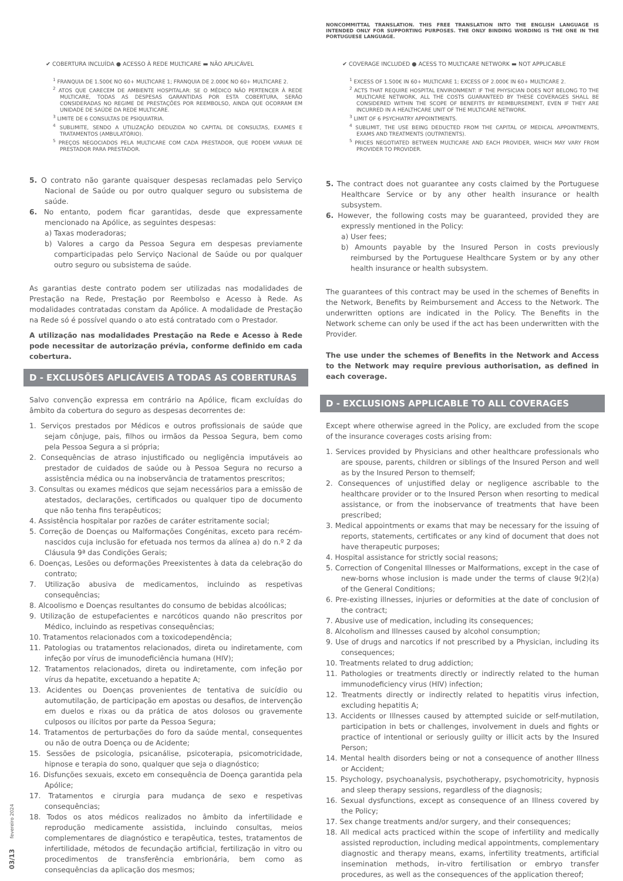✔ COBERTURA INCLUÍDA ● ACESSO À REDE MULTICARE ▬ NÃO APLICÁVEL
<sup>1</sup> FRANQUIA DE 1.500€ NO 60+ MULTICARE 1; FRANQUIA DE 2.000€ NO 60+ MULTICARE 2.
<sup>2</sup> ATOS QUE CARECEM DE AMBIENTE HOSPITALAR: SE O MÉDICO NÃO PERTENCER À REDE MULTICARE, TODAS AS DESPESAS GARANTIDAS POR ESTA COBERTURA, SERÃO CONSIDERADAS NO REGIME DE PRESTAÇÕES POR REEMBOLSO, AINDA QUE OCORRAM EM UNIDADE DE SAÚDE DA REDE MULTICARE.
<sup>3</sup> LIMITE DE 6 CONSULTAS DE PSIQUIATRIA.
<sup>4</sup> SUBLIMITE, SENDO A UTILIZAÇÃO DEDUZIDA NO CAPITAL DE CONSULTAS, EXAMES E TRATAMENTOS (AMBULATÓRIO).
<sup>5</sup> PREÇOS NEGOCIADOS PELA MULTICARE COM CADA PRESTADOR, QUE PODEM VARIAR DE PRESTADOR PARA PRESTADOR.
5. O contrato não garante quaisquer despesas reclamadas pelo Serviço Nacional de Saúde ou por outro qualquer seguro ou subsistema de saúde.
6. No entanto, podem ficar garantidas, desde que expressamente mencionado na Apólice, as seguintes despesas:
a) Taxas moderadoras;
b) Valores a cargo da Pessoa Segura em despesas previamente comparticipadas pelo Serviço Nacional de Saúde ou por qualquer outro seguro ou subsistema de saúde.
As garantias deste contrato podem ser utilizadas nas modalidades de Prestação na Rede, Prestação por Reembolso e Acesso à Rede. As modalidades contratadas constam da Apólice. A modalidade de Prestação na Rede só é possível quando o ato está contratado com o Prestador.
A utilização nas modalidades Prestação na Rede e Acesso à Rede pode necessitar de autorização prévia, conforme definido em cada cobertura.
D - EXCLUSÕES APLICÁVEIS A TODAS AS COBERTURAS
Salvo convenção expressa em contrário na Apólice, ficam excluídas do âmbito da cobertura do seguro as despesas decorrentes de:
1. Serviços prestados por Médicos e outros profissionais de saúde que sejam cônjuge, pais, filhos ou irmãos da Pessoa Segura, bem como pela Pessoa Segura a si própria;
2. Consequências de atraso injustificado ou negligência imputáveis ao prestador de cuidados de saúde ou à Pessoa Segura no recurso a assistência médica ou na inobservância de tratamentos prescritos;
3. Consultas ou exames médicos que sejam necessários para a emissão de atestados, declarações, certificados ou qualquer tipo de documento que não tenha fins terapêuticos;
4. Assistência hospitalar por razões de caráter estritamente social;
5. Correção de Doenças ou Malformações Congénitas, exceto para recém-nascidos cuja inclusão for efetuada nos termos da alínea a) do n.º 2 da Cláusula 9ª das Condições Gerais;
6. Doenças, Lesões ou deformações Preexistentes à data da celebração do contrato;
7. Utilização abusiva de medicamentos, incluindo as respetivas consequências;
8. Alcoolismo e Doenças resultantes do consumo de bebidas alcoólicas;
9. Utilização de estupefacientes e narcóticos quando não prescritos por Médico, incluindo as respetivas consequências;
10. Tratamentos relacionados com a toxicodependência;
11. Patologias ou tratamentos relacionados, direta ou indiretamente, com infeção por vírus de imunodeficiência humana (HIV);
12. Tratamentos relacionados, direta ou indiretamente, com infeção por vírus da hepatite, excetuando a hepatite A;
13. Acidentes ou Doenças provenientes de tentativa de suicídio ou automutilação, de participação em apostas ou desafios, de intervenção em duelos e rixas ou da prática de atos dolosos ou gravemente culposos ou ilícitos por parte da Pessoa Segura;
14. Tratamentos de perturbações do foro da saúde mental, consequentes ou não de outra Doença ou de Acidente;
15. Sessões de psicologia, psicanálise, psicoterapia, psicomotricidade, hipnose e terapia do sono, qualquer que seja o diagnóstico;
16. Disfunções sexuais, exceto em consequência de Doença garantida pela Apólice;
17. Tratamentos e cirurgia para mudança de sexo e respetivas consequências;
18. Todos os atos médicos realizados no âmbito da infertilidade e reprodução medicamente assistida, incluindo consultas, meios complementares de diagnóstico e terapêutica, testes, tratamentos de infertilidade, métodos de fecundação artificial, fertilização in vitro ou procedimentos de transferência embrionária, bem como as consequências da aplicação dos mesmos;
NONCOMMITTAL TRANSLATION. THIS FREE TRANSLATION INTO THE ENGLISH LANGUAGE IS INTENDED ONLY FOR SUPPORTING PURPOSES. THE ONLY BINDING WORDING IS THE ONE IN THE PORTUGUESE LANGUAGE.
✔ COVERAGE INCLUDED ● ACESS TO MULTICARE NETWORK ▬ NOT APPLICABLE
<sup>1</sup> EXCESS OF 1.500€ IN 60+ MULTICARE 1; EXCESS OF 2.000€ IN 60+ MULTICARE 2.
<sup>2</sup> ACTS THAT REQUIRE HOSPITAL ENVIRONMENT: IF THE PHYSICIAN DOES NOT BELONG TO THE MULTICARE NETWORK, ALL THE COSTS GUARANTEED BY THESE COVERAGES SHALL BE CONSIDERED WITHIN THE SCOPE OF BENEFITS BY REIMBURSEMENT, EVEN IF THEY ARE INCURRED IN A HEALTHCARE UNIT OF THE MULTICARE NETWORK.
<sup>3</sup> LIMIT OF 6 PSYCHIATRY APPOINTMENTS.
<sup>4</sup> SUBLIMIT, THE USE BEING DEDUCTED FROM THE CAPITAL OF MEDICAL APPOINTMENTS, EXAMS AND TREATMENTS (OUTPATIENTS).
<sup>5</sup> PRICES NEGOTIATED BETWEEN MULTICARE AND EACH PROVIDER, WHICH MAY VARY FROM PROVIDER TO PROVIDER.
5. The contract does not guarantee any costs claimed by the Portuguese Healthcare Service or by any other health insurance or health subsystem.
6. However, the following costs may be guaranteed, provided they are expressly mentioned in the Policy:
a) User fees;
b) Amounts payable by the Insured Person in costs previously reimbursed by the Portuguese Healthcare System or by any other health insurance or health subsystem.
The guarantees of this contract may be used in the schemes of Benefits in the Network, Benefits by Reimbursement and Access to the Network. The underwritten options are indicated in the Policy. The Benefits in the Network scheme can only be used if the act has been underwritten with the Provider.
The use under the schemes of Benefits in the Network and Access to the Network may require previous authorisation, as defined in each coverage.
D - EXCLUSIONS APPLICABLE TO ALL COVERAGES
Except where otherwise agreed in the Policy, are excluded from the scope of the insurance coverages costs arising from:
1. Services provided by Physicians and other healthcare professionals who are spouse, parents, children or siblings of the Insured Person and well as by the Insured Person to themself;
2. Consequences of unjustified delay or negligence ascribable to the healthcare provider or to the Insured Person when resorting to medical assistance, or from the inobservance of treatments that have been prescribed;
3. Medical appointments or exams that may be necessary for the issuing of reports, statements, certificates or any kind of document that does not have therapeutic purposes;
4. Hospital assistance for strictly social reasons;
5. Correction of Congenital Illnesses or Malformations, except in the case of new-borns whose inclusion is made under the terms of clause 9(2)(a) of the General Conditions;
6. Pre-existing illnesses, injuries or deformities at the date of conclusion of the contract;
7. Abusive use of medication, including its consequences;
8. Alcoholism and Illnesses caused by alcohol consumption;
9. Use of drugs and narcotics if not prescribed by a Physician, including its consequences;
10. Treatments related to drug addiction;
11. Pathologies or treatments directly or indirectly related to the human immunodeficiency virus (HIV) infection;
12. Treatments directly or indirectly related to hepatitis virus infection, excluding hepatitis A;
13. Accidents or Illnesses caused by attempted suicide or self-mutilation, participation in bets or challenges, involvement in duels and fights or practice of intentional or seriously guilty or illicit acts by the Insured Person;
14. Mental health disorders being or not a consequence of another Illness or Accident;
15. Psychology, psychoanalysis, psychotherapy, psychomotricity, hypnosis and sleep therapy sessions, regardless of the diagnosis;
16. Sexual dysfunctions, except as consequence of an Illness covered by the Policy;
17. Sex change treatments and/or surgery, and their consequences;
18. All medical acts practiced within the scope of infertility and medically assisted reproduction, including medical appointments, complementary diagnostic and therapy means, exams, infertility treatments, artificial insemination methods, in-vitro fertilisation or embryo transfer procedures, as well as the consequences of the application thereof;
03/13 fevereiro 2024